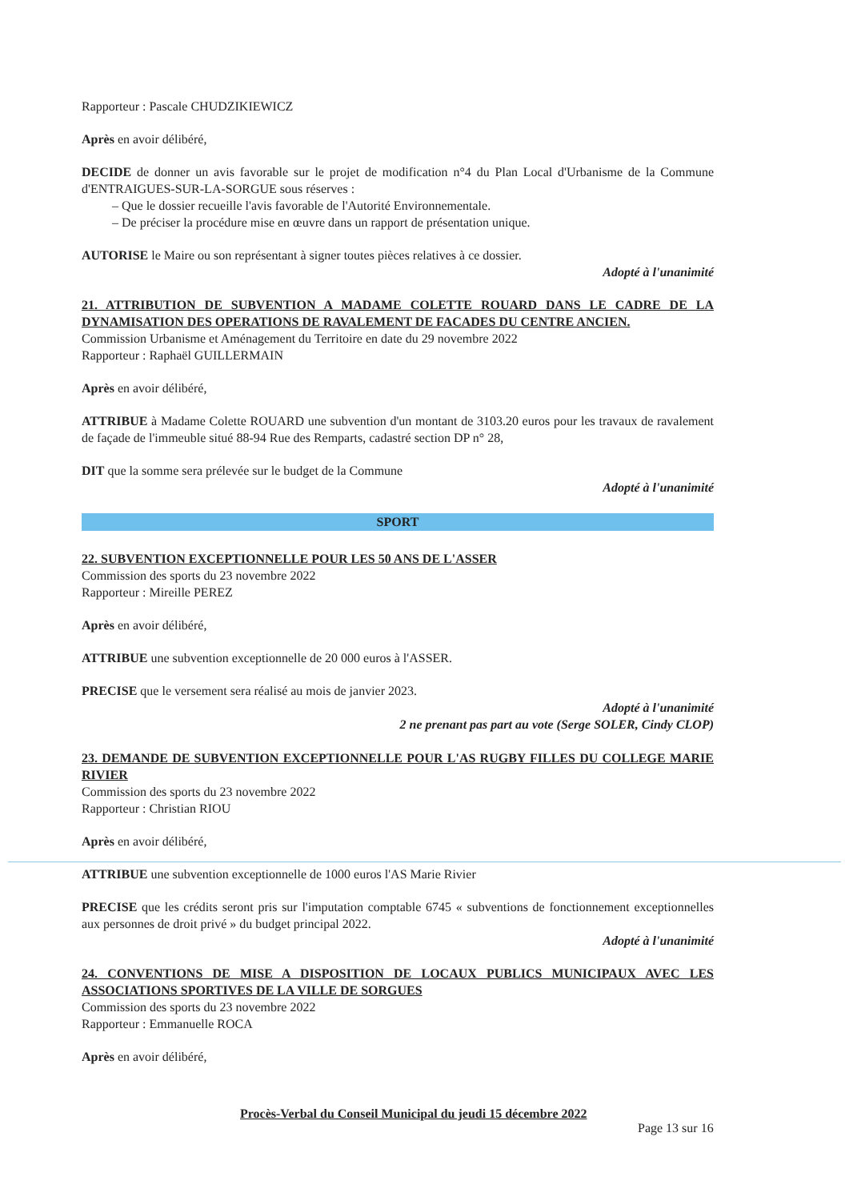Rapporteur : Pascale CHUDZIKIEWICZ
Après en avoir délibéré,
DECIDE de donner un avis favorable sur le projet de modification n°4 du Plan Local d'Urbanisme de la Commune d'ENTRAIGUES-SUR-LA-SORGUE sous réserves :
Que le dossier recueille l'avis favorable de l'Autorité Environnementale.
De préciser la procédure mise en œuvre dans un rapport de présentation unique.
AUTORISE le Maire ou son représentant à signer toutes pièces relatives à ce dossier.
Adopté à l'unanimité
21. ATTRIBUTION DE SUBVENTION A MADAME COLETTE ROUARD DANS LE CADRE DE LA DYNAMISATION DES OPERATIONS DE RAVALEMENT DE FACADES DU CENTRE ANCIEN.
Commission Urbanisme et Aménagement du Territoire en date du 29 novembre 2022
Rapporteur : Raphaël GUILLERMAIN
Après en avoir délibéré,
ATTRIBUE à Madame Colette ROUARD une subvention d'un montant de 3103.20 euros pour les travaux de ravalement de façade de l'immeuble situé 88-94 Rue des Remparts, cadastré section DP n° 28,
DIT que la somme sera prélevée sur le budget de la Commune
Adopté à l'unanimité
SPORT
22. SUBVENTION EXCEPTIONNELLE POUR LES 50 ANS DE L'ASSER
Commission des sports du 23 novembre 2022
Rapporteur : Mireille PEREZ
Après en avoir délibéré,
ATTRIBUE une subvention exceptionnelle de 20 000 euros à l'ASSER.
PRECISE que le versement sera réalisé au mois de janvier 2023.
Adopté à l'unanimité
2 ne prenant pas part au vote (Serge SOLER, Cindy CLOP)
23. DEMANDE DE SUBVENTION EXCEPTIONNELLE POUR L'AS RUGBY FILLES DU COLLEGE MARIE RIVIER
Commission des sports du 23 novembre 2022
Rapporteur : Christian RIOU
Après en avoir délibéré,
ATTRIBUE une subvention exceptionnelle de 1000 euros l'AS Marie Rivier
PRECISE que les crédits seront pris sur l'imputation comptable 6745 « subventions de fonctionnement exceptionnelles aux personnes de droit privé » du budget principal 2022.
Adopté à l'unanimité
24. CONVENTIONS DE MISE A DISPOSITION DE LOCAUX PUBLICS MUNICIPAUX AVEC LES ASSOCIATIONS SPORTIVES DE LA VILLE DE SORGUES
Commission des sports du 23 novembre 2022
Rapporteur : Emmanuelle ROCA
Après en avoir délibéré,
Procès-Verbal du Conseil Municipal du jeudi 15 décembre 2022
Page 13 sur 16